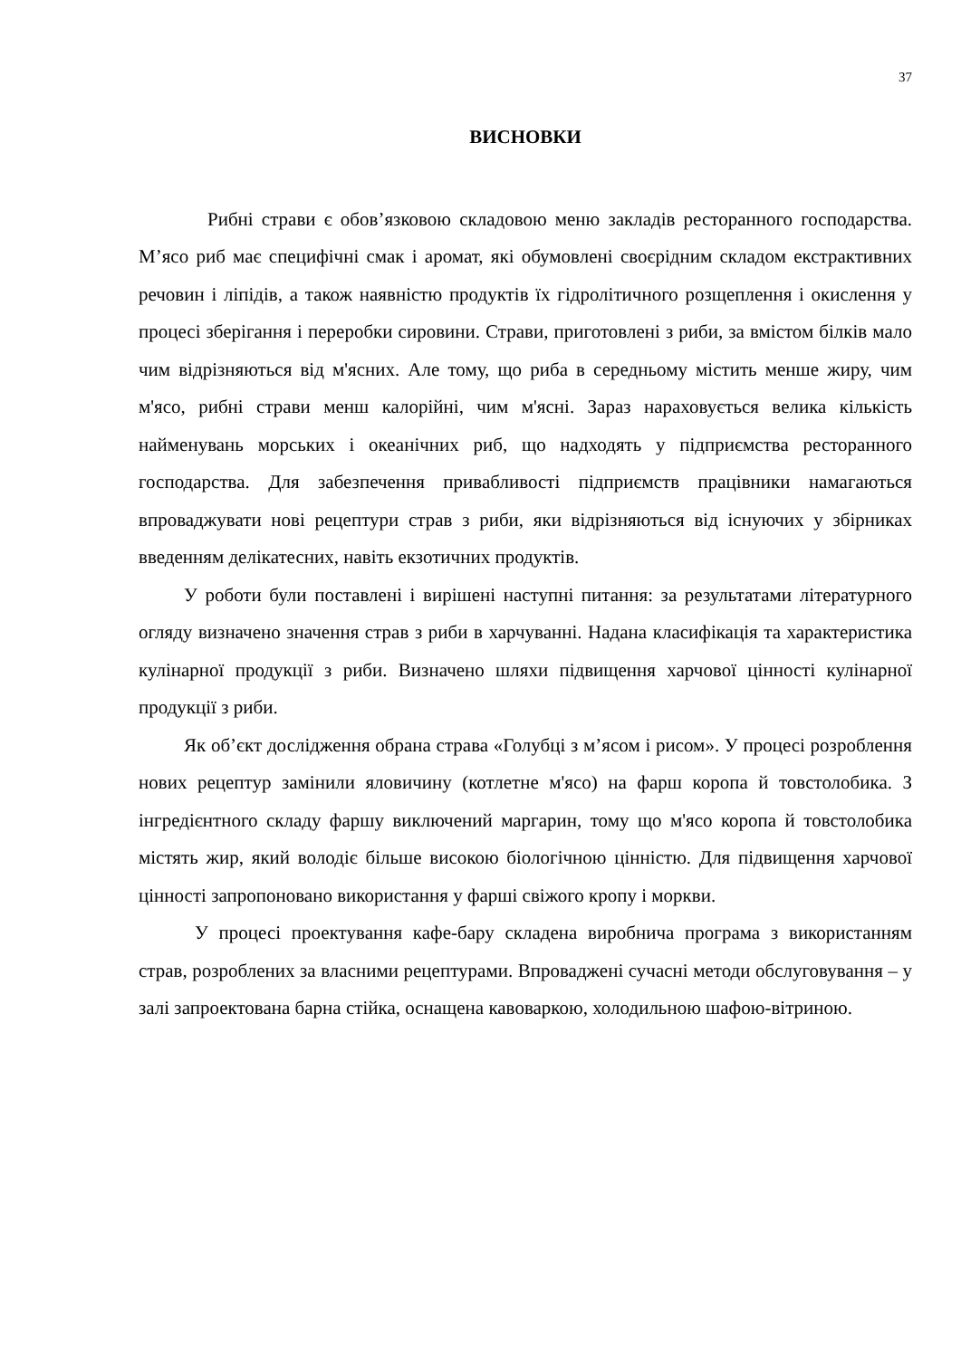37
ВИСНОВКИ
Рибні страви є обов’язковою складовою меню закладів ресторанного господарства. М’ясо риб має специфічні смак і аромат, які обумовлені своєрідним складом екстрактивних речовин і ліпідів, а також наявністю продуктів їх гідролітичного розщеплення і окислення у процесі зберігання і переробки сировини. Страви, приготовлені з риби, за вмістом білків мало чим відрізняються від м'ясних. Але тому, що риба в середньому містить менше жиру, чим м'ясо, рибні страви менш калорійні, чим м'ясні. Зараз нараховується велика кількість найменувань морських і океанічних риб, що надходять у підприємства ресторанного господарства. Для забезпечення привабливості підприємств працівники намагаються впроваджувати нові рецептури страв з риби, яки відрізняються від існуючих у збірниках введенням делікатесних, навіть екзотичних продуктів.
У роботи були поставлені і вирішені наступні питання: за результатами літературного огляду визначено значення страв з риби в харчуванні. Надана класифікація та характеристика кулінарної продукції з риби. Визначено шляхи підвищення харчової цінності кулінарної продукції з риби.
Як об’єкт дослідження обрана страва «Голубці з м’ясом і рисом». У процесі розроблення нових рецептур замінили яловичину (котлетне м'ясо) на фарш коропа й товстолобика. З інгредієнтного складу фаршу виключений маргарин, тому що м'ясо коропа й товстолобика містять жир, який володіє більше високою біологічною цінністю. Для підвищення харчової цінності запропоновано використання у фарші свіжого кропу і моркви.
У процесі проектування кафе-бару складена виробнича програма з використанням страв, розроблених за власними рецептурами. Впроваджені сучасні методи обслуговування – у залі запроектована барна стійка, оснащена кавоваркою, холодильною шафою-вітриною.